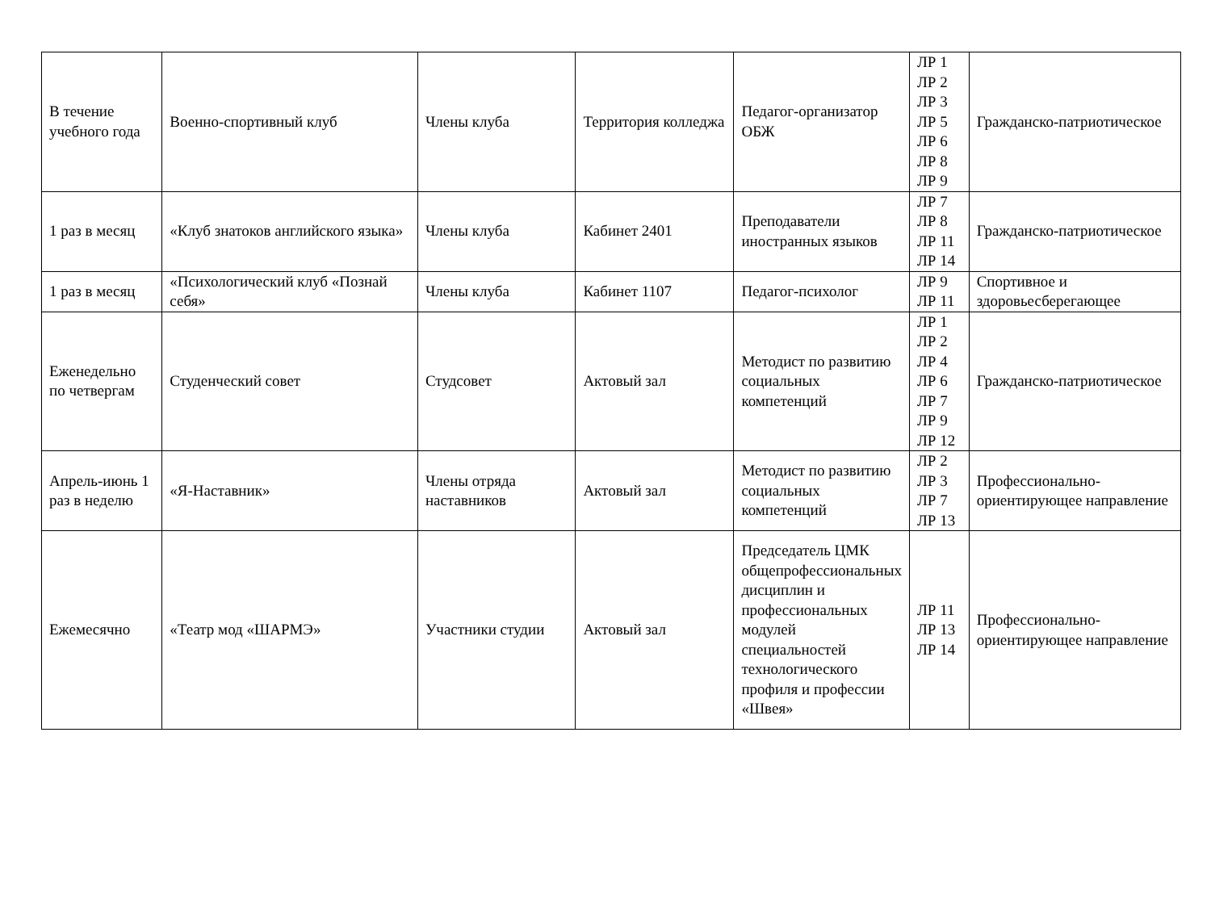| В течение учебного года | Военно-спортивный клуб | Члены клуба | Территория колледжа | Педагог-организатор ОБЖ | ЛР 1 ЛР 2 ЛР 3 ЛР 5 ЛР 6 ЛР 8 ЛР 9 | Гражданско-патриотическое |
| 1 раз в месяц | «Клуб знатоков английского языка» | Члены клуба | Кабинет 2401 | Преподаватели иностранных языков | ЛР 7 ЛР 8 ЛР 11 ЛР 14 | Гражданско-патриотическое |
| 1 раз в месяц | «Психологический клуб «Познай себя» | Члены клуба | Кабинет 1107 | Педагог-психолог | ЛР 9 ЛР 11 | Спортивное и здоровьесберегающее |
| Еженедельно по четвергам | Студенческий совет | Студсовет | Актовый зал | Методист по развитию социальных компетенций | ЛР 1 ЛР 2 ЛР 4 ЛР 6 ЛР 7 ЛР 9 ЛР 12 | Гражданско-патриотическое |
| Апрель-июнь 1 раз в неделю | «Я-Наставник» | Члены отряда наставников | Актовый зал | Методист по развитию социальных компетенций | ЛР 2 ЛР 3 ЛР 7 ЛР 13 | Профессионально-ориентирующее направление |
| Ежемесячно | «Театр мод «ШАРМЭ» | Участники студии | Актовый зал | Председатель ЦМК общепрофессиональных дисциплин и профессиональных модулей специальностей технологического профиля и профессии «Швея» | ЛР 11 ЛР 13 ЛР 14 | Профессионально-ориентирующее направление |